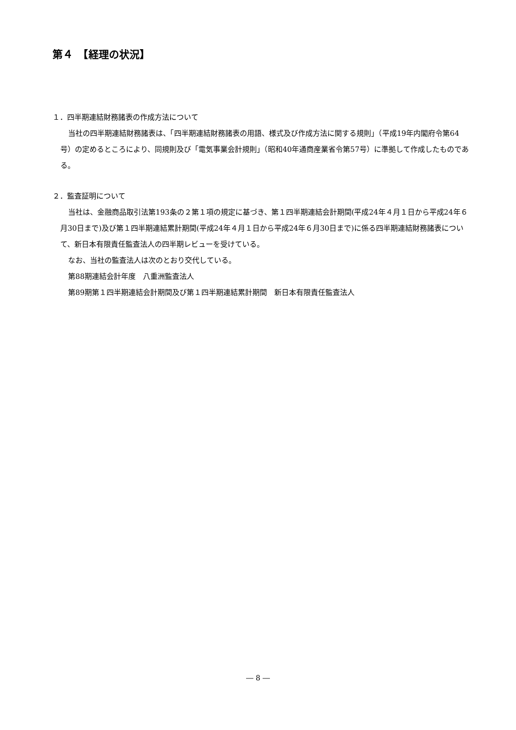第４　【経理の状況】
１．四半期連結財務諸表の作成方法について
当社の四半期連結財務諸表は、「四半期連結財務諸表の用語、様式及び作成方法に関する規則」（平成19年内閣府令第64号）の定めるところにより、同規則及び「電気事業会計規則」（昭和40年通商産業省令第57号）に準拠して作成したものである。
２．監査証明について
当社は、金融商品取引法第193条の２第１項の規定に基づき、第１四半期連結会計期間(平成24年４月１日から平成24年６月30日まで)及び第１四半期連結累計期間(平成24年４月１日から平成24年６月30日まで)に係る四半期連結財務諸表について、新日本有限責任監査法人の四半期レビューを受けている。
なお、当社の監査法人は次のとおり交代している。
第88期連結会計年度　八重洲監査法人
第89期第１四半期連結会計期間及び第１四半期連結累計期間　新日本有限責任監査法人
― 8 ―